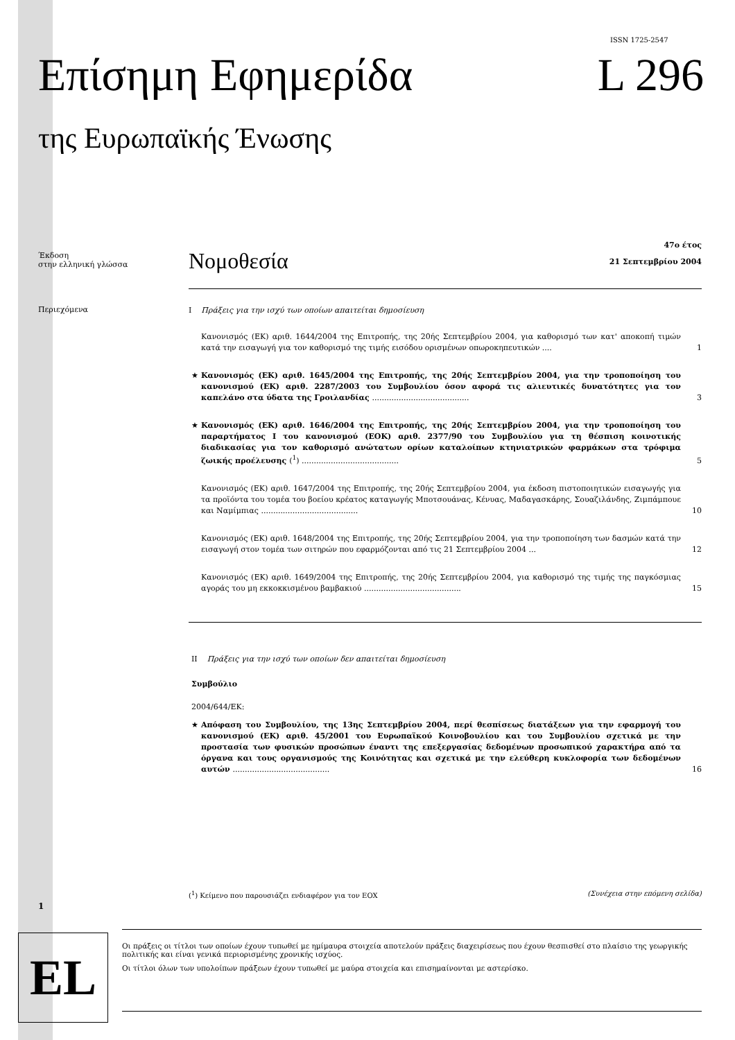ISSN 1725-2547
Επίσημη Εφημερίδα L 296
της Ευρωπαϊκής Ένωσης
Έκδοση
στην ελληνική γλώσσα
Νομοθεσία
47ο έτος
21 Σεπτεμβρίου 2004
Περιεχόμενα
I Πράξεις για την ισχύ των οποίων απαιτείται δημοσίευση
Κανονισμός (ΕΚ) αριθ. 1644/2004 της Επιτροπής, της 20ής Σεπτεμβρίου 2004, για καθορισμό των κατ' αποκοπή τιμών κατά την εισαγωγή για τον καθορισμό της τιμής εισόδου ορισμένων οπωροκηπευτικών .... 1
★ Κανονισμός (ΕΚ) αριθ. 1645/2004 της Επιτροπής, της 20ής Σεπτεμβρίου 2004, για την τροποποίηση του κανονισμού (ΕΚ) αριθ. 2287/2003 του Συμβουλίου όσον αφορά τις αλιευτικές δυνατότητες για τον καπελάνο στα ύδατα της Γροιλανδίας ........................................ 3
★ Κανονισμός (ΕΚ) αριθ. 1646/2004 της Επιτροπής, της 20ής Σεπτεμβρίου 2004, για την τροποποίηση του παραρτήματος I του κανονισμού (ΕΟΚ) αριθ. 2377/90 του Συμβουλίου για τη θέσπιση κοινοτικής διαδικασίας για τον καθορισμό ανώτατων ορίων καταλοίπων κτηνιατρικών φαρμάκων στα τρόφιμα ζωικής προέλευσης (<sup>1</sup>) ........................................ 5
Κανονισμός (ΕΚ) αριθ. 1647/2004 της Επιτροπής, της 20ής Σεπτεμβρίου 2004, για έκδοση πιστοποιητικών εισαγωγής για τα προϊόντα του τομέα του βοείου κρέατος καταγωγής Μποτσουάνας, Κένυας, Μαδαγασκάρης, Σουαζιλάνδης, Ζιμπάμπουε και Ναμίμπιας ........................................ 10
Κανονισμός (ΕΚ) αριθ. 1648/2004 της Επιτροπής, της 20ής Σεπτεμβρίου 2004, για την τροποποίηση των δασμών κατά την εισαγωγή στον τομέα των σιτηρών που εφαρμόζονται από τις 21 Σεπτεμβρίου 2004 ... 12
Κανονισμός (ΕΚ) αριθ. 1649/2004 της Επιτροπής, της 20ής Σεπτεμβρίου 2004, για καθορισμό της τιμής της παγκόσμιας αγοράς του μη εκκοκκισμένου βαμβακιού ........................................ 15
II Πράξεις για την ισχύ των οποίων δεν απαιτείται δημοσίευση
Συμβούλιο
2004/644/ΕΚ:
★ Απόφαση του Συμβουλίου, της 13ης Σεπτεμβρίου 2004, περί θεσπίσεως διατάξεων για την εφαρμογή του κανονισμού (ΕΚ) αριθ. 45/2001 του Ευρωπαϊκού Κοινοβουλίου και του Συμβουλίου σχετικά με την προστασία των φυσικών προσώπων έναντι της επεξεργασίας δεδομένων προσωπικού χαρακτήρα από τα όργανα και τους οργανισμούς της Κοινότητας και σχετικά με την ελεύθερη κυκλοφορία των δεδομένων αυτών ........................................ 16
(<sup>1</sup>) Κείμενο που παρουσιάζει ενδιαφέρον για τον ΕΟΧ (Συνέχεια στην επόμενη σελίδα)
1
EL
Οι πράξεις οι τίτλοι των οποίων έχουν τυπωθεί με ημίμαυρα στοιχεία αποτελούν πράξεις διαχειρίσεως που έχουν θεσπισθεί στο πλαίσιο της γεωργικής πολιτικής και είναι γενικά περιορισμένης χρονικής ισχύος.
Οι τίτλοι όλων των υπολοίπων πράξεων έχουν τυπωθεί με μαύρα στοιχεία και επισημαίνονται με αστερίσκο.